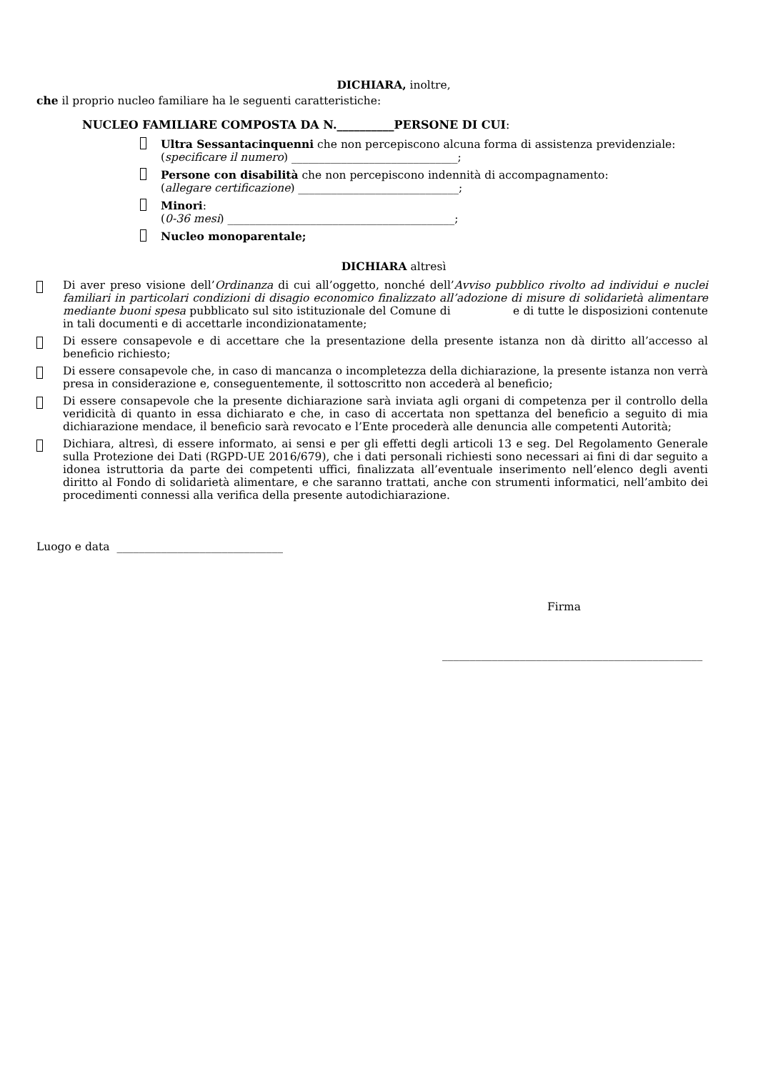DICHIARA, inoltre,
che il proprio nucleo familiare ha le seguenti caratteristiche:
NUCLEO FAMILIARE COMPOSTA DA N.__________PERSONE DI CUI:
Ultra Sessantacinquenni che non percepiscono alcuna forma di assistenza previdenziale:
(specificare il numero) ______________________________;
Persone con disabilità che non percepiscono indennità di accompagnamento:
(allegare certificazione) _____________________________;
Minori:
(0-36 mesi) _________________________________________;
Nucleo monoparentale;
DICHIARA altresì
Di aver preso visione dell’Ordinanza di cui all’oggetto, nonché dell’Avviso pubblico rivolto ad individui e nuclei familiari in particolari condizioni di disagio economico finalizzato all’adozione di misure di solidarietà alimentare mediante buoni spesa pubblicato sul sito istituzionale del Comune di e di tutte le disposizioni contenute in tali documenti e di accettarle incondizionatamente;
Di essere consapevole e di accettare che la presentazione della presente istanza non dà diritto all’accesso al beneficio richiesto;
Di essere consapevole che, in caso di mancanza o incompletezza della dichiarazione, la presente istanza non verrà presa in considerazione e, conseguentemente, il sottoscritto non accederà al beneficio;
Di essere consapevole che la presente dichiarazione sarà inviata agli organi di competenza per il controllo della veridicità di quanto in essa dichiarato e che, in caso di accertata non spettanza del beneficio a seguito di mia dichiarazione mendace, il beneficio sarà revocato e l’Ente procederà alle denuncia alle competenti Autorità;
Dichiara, altresì, di essere informato, ai sensi e per gli effetti degli articoli 13 e seg. Del Regolamento Generale sulla Protezione dei Dati (RGPD-UE 2016/679), che i dati personali richiesti sono necessari ai fini di dar seguito a idonea istruttoria da parte dei competenti uffici, finalizzata all’eventuale inserimento nell’elenco degli aventi diritto al Fondo di solidarietà alimentare, e che saranno trattati, anche con strumenti informatici, nell’ambito dei procedimenti connessi alla verifica della presente autodichiarazione.
Luogo e data ______________________________
Firma
_______________________________________________